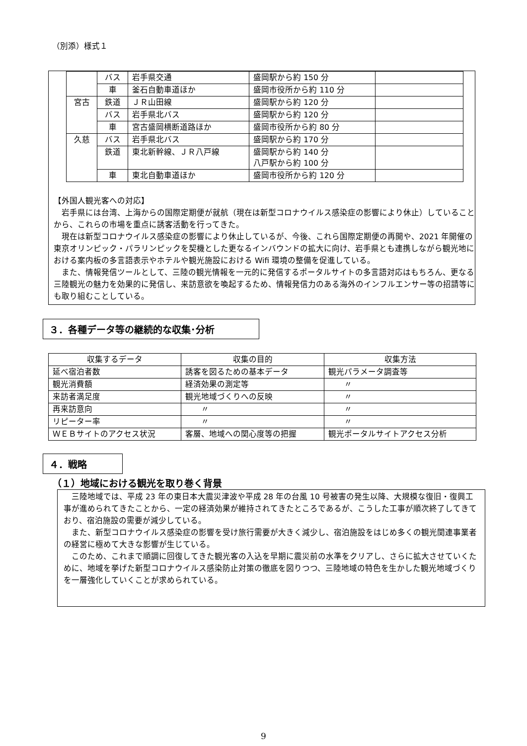（別添）様式１
| | バス | 岩手県交通 | 盛岡駅から約 150 分 | |
| | 車 | 釜石自動車道ほか | 盛岡市役所から約 110 分 | |
| 宮古 | 鉄道 | ＪＲ山田線 | 盛岡駅から約 120 分 | |
| | バス | 岩手県北バス | 盛岡駅から約 120 分 | |
| | 車 | 宮古盛岡横断道路ほか | 盛岡市役所から約 80 分 | |
| 久慈 | バス | 岩手県北バス | 盛岡駅から約 170 分 | |
| | 鉄道 | 東北新幹線、ＪＲ八戸線 | 盛岡駅から約 140 分 八戸駅から約 100 分 | |
| | 車 | 東北自動車道ほか | 盛岡市役所から約 120 分 | |
【外国人観光客への対応】
　岩手県には台湾、上海からの国際定期便が就航（現在は新型コロナウイルス感染症の影響により休止）していることから、これらの市場を重点に誘客活動を行ってきた。
　現在は新型コロナウイルス感染症の影響により休止しているが、今後、これら国際定期便の再開や、2021 年開催の東京オリンピック・パラリンピックを契機とした更なるインバウンドの拡大に向け、岩手県とも連携しながら観光地における案内板の多言語表示やホテルや観光施設における Wifi 環境の整備を促進している。
　また、情報発信ツールとして、三陸の観光情報を一元的に発信するポータルサイトの多言語対応はもちろん、更なる三陸観光の魅力を効果的に発信し、来訪意欲を喚起するため、情報発信力のある海外のインフルエンサー等の招請等にも取り組むことしている。
３．各種データ等の継続的な収集･分析
| 収集するデータ | 収集の目的 | 収集方法 |
| --- | --- | --- |
| 延べ宿泊者数 | 誘客を図るための基本データ | 観光パラメータ調査等 |
| 観光消費額 | 経済効果の測定等 | 〃 |
| 来訪者満足度 | 観光地域づくりへの反映 | 〃 |
| 再来訪意向 | 〃 | 〃 |
| リピーター率 | 〃 | 〃 |
| ＷＥＢサイトのアクセス状況 | 客層、地域への関心度等の把握 | 観光ポータルサイトアクセス分析 |
４．戦略
（１）地域における観光を取り巻く背景
　三陸地域では、平成 23 年の東日本大震災津波や平成 28 年の台風 10 号被害の発生以降、大規模な復旧・復興工事が進められてきたことから、一定の経済効果が維持されてきたところであるが、こうした工事が順次終了してきており、宿泊施設の需要が減少している。
　また、新型コロナウイルス感染症の影響を受け旅行需要が大きく減少し、宿泊施設をはじめ多くの観光関連事業者の経営に極めて大きな影響が生じている。
　このため、これまで順調に回復してきた観光客の入込を早期に震災前の水準をクリアし、さらに拡大させていくために、地域を挙げた新型コロナウイルス感染防止対策の徹底を図りつつ、三陸地域の特色を生かした観光地域づくりを一層強化していくことが求められている。
9